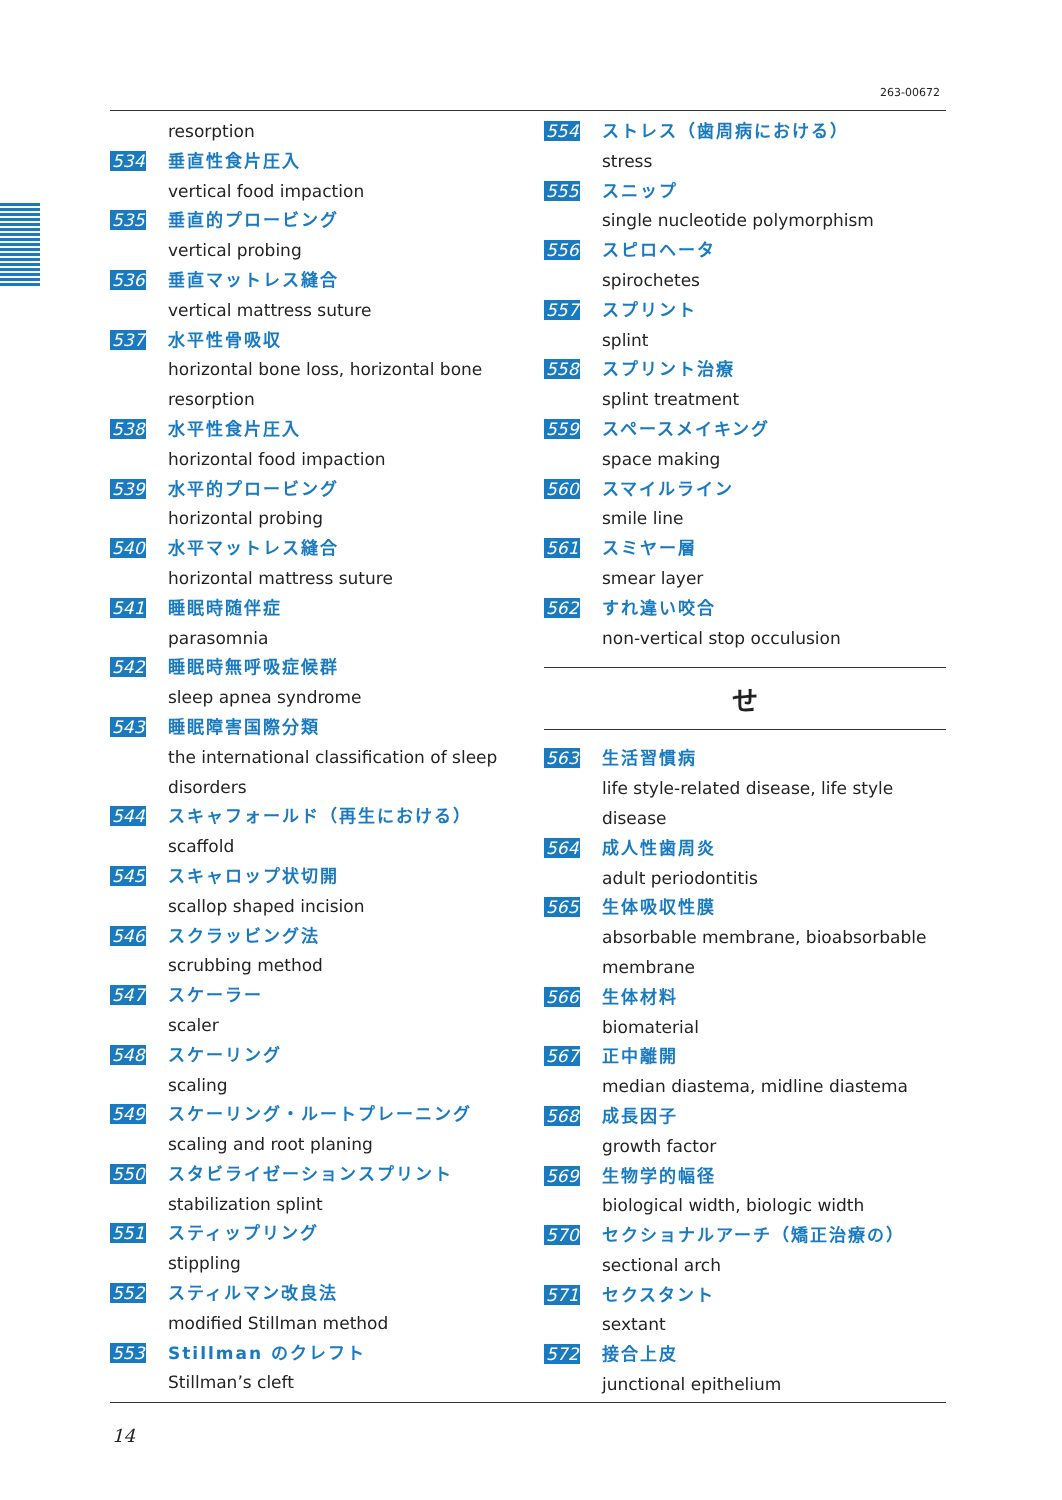263-00672
resorption
534 垂直性食片圧入
vertical food impaction
535 垂直的プロービング
vertical probing
536 垂直マットレス縫合
vertical mattress suture
537 水平性骨吸収
horizontal bone loss, horizontal bone resorption
538 水平性食片圧入
horizontal food impaction
539 水平的プロービング
horizontal probing
540 水平マットレス縫合
horizontal mattress suture
541 睡眠時随伴症
parasomnia
542 睡眠時無呼吸症候群
sleep apnea syndrome
543 睡眠障害国際分類
the international classification of sleep disorders
544 スキャフォールド（再生における）
scaffold
545 スキャロップ状切開
scallop shaped incision
546 スクラッビング法
scrubbing method
547 スケーラー
scaler
548 スケーリング
scaling
549 スケーリング・ルートプレーニング
scaling and root planing
550 スタビライゼーションスプリント
stabilization splint
551 スティップリング
stippling
552 スティルマン改良法
modified Stillman method
553 Stillman のクレフト
Stillman’s cleft
554 ストレス（歯周病における）
stress
555 スニップ
single nucleotide polymorphism
556 スピロヘータ
spirochetes
557 スプリント
splint
558 スプリント治療
splint treatment
559 スペースメイキング
space making
560 スマイルライン
smile line
561 スミヤー層
smear layer
562 すれ違い咬合
non-vertical stop occulusion
せ
563 生活習慣病
life style-related disease, life style disease
564 成人性歯周炎
adult periodontitis
565 生体吸収性膜
absorbable membrane, bioabsorbable membrane
566 生体材料
biomaterial
567 正中離開
median diastema, midline diastema
568 成長因子
growth factor
569 生物学的幅径
biological width, biologic width
570 セクショナルアーチ（矯正治療の）
sectional arch
571 セクスタント
sextant
572 接合上皮
junctional epithelium
14